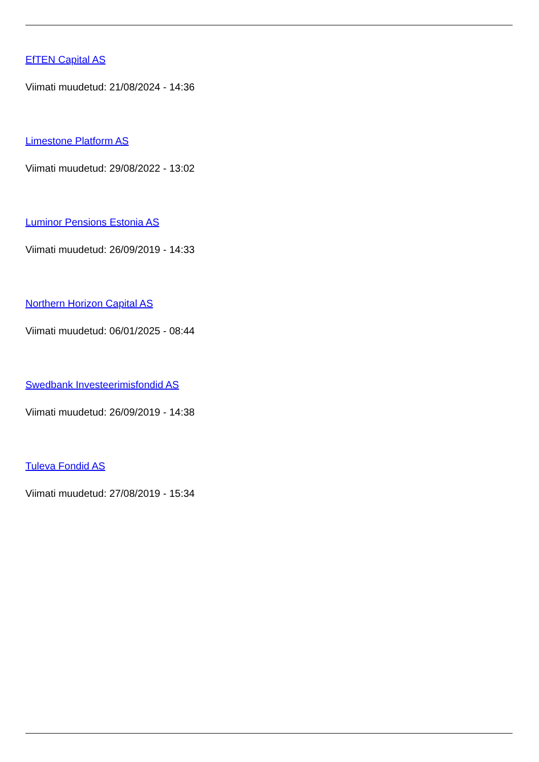EfTEN Capital AS
Viimati muudetud: 21/08/2024 - 14:36
Limestone Platform AS
Viimati muudetud: 29/08/2022 - 13:02
Luminor Pensions Estonia AS
Viimati muudetud: 26/09/2019 - 14:33
Northern Horizon Capital AS
Viimati muudetud: 06/01/2025 - 08:44
Swedbank Investeerimisfondid AS
Viimati muudetud: 26/09/2019 - 14:38
Tuleva Fondid AS
Viimati muudetud: 27/08/2019 - 15:34